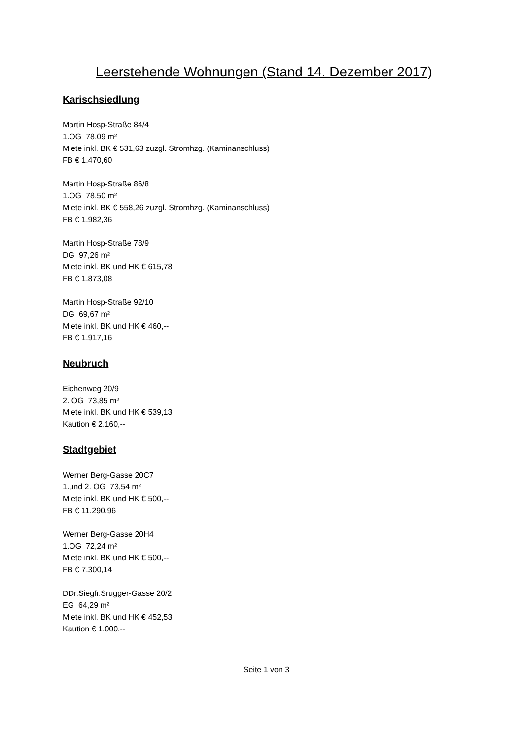Leerstehende Wohnungen (Stand 14. Dezember 2017)
Karischsiedlung
Martin Hosp-Straße 84/4
1.OG 78,09 m²
Miete inkl. BK € 531,63 zuzgl. Stromhzg. (Kaminanschluss)
FB € 1.470,60
Martin Hosp-Straße 86/8
1.OG 78,50 m²
Miete inkl. BK € 558,26 zuzgl. Stromhzg. (Kaminanschluss)
FB € 1.982,36
Martin Hosp-Straße 78/9
DG 97,26 m²
Miete inkl. BK und HK € 615,78
FB € 1.873,08
Martin Hosp-Straße 92/10
DG 69,67 m²
Miete inkl. BK und HK € 460,--
FB € 1.917,16
Neubruch
Eichenweg 20/9
2. OG 73,85 m²
Miete inkl. BK und HK € 539,13
Kaution € 2.160,--
Stadtgebiet
Werner Berg-Gasse 20C7
1.und 2. OG 73,54 m²
Miete inkl. BK und HK € 500,--
FB € 11.290,96
Werner Berg-Gasse 20H4
1.OG 72,24 m²
Miete inkl. BK und HK € 500,--
FB € 7.300,14
DDr.Siegfr.Srugger-Gasse 20/2
EG 64,29 m²
Miete inkl. BK und HK € 452,53
Kaution € 1.000,--
Seite 1 von 3